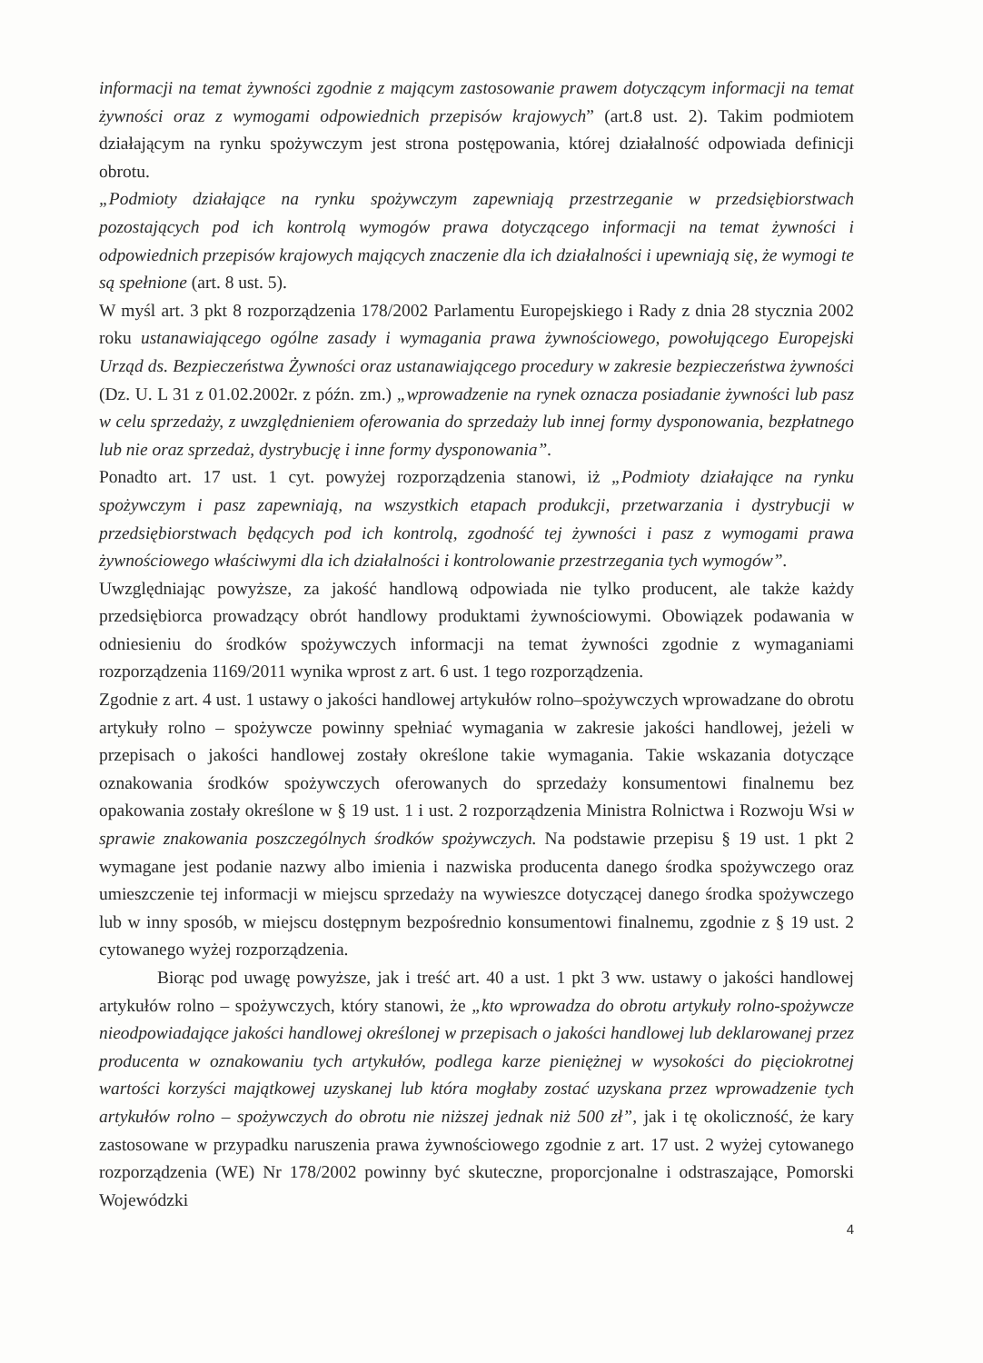informacji na temat żywności zgodnie z mającym zastosowanie prawem dotyczącym informacji na temat żywności oraz z wymogami odpowiednich przepisów krajowych” (art.8 ust. 2). Takim podmiotem działającym na rynku spożywczym jest strona postępowania, której działalność odpowiada definicji obrotu.
„Podmioty działające na rynku spożywczym zapewniają przestrzeganie w przedsiębiorstwach pozostających pod ich kontrolą wymogów prawa dotyczącego informacji na temat żywności i odpowiednich przepisów krajowych mających znaczenie dla ich działalności i upewniają się, że wymogi te są spełnione (art. 8 ust. 5).
W myśl art. 3 pkt 8 rozporządzenia 178/2002 Parlamentu Europejskiego i Rady z dnia 28 stycznia 2002 roku ustanawiającego ogólne zasady i wymagania prawa żywnościowego, powołującego Europejski Urząd ds. Bezpieczeństwa Żywności oraz ustanawiającego procedury w zakresie bezpieczeństwa żywności (Dz. U. L 31 z 01.02.2002r. z późn. zm.) „wprowadzenie na rynek oznacza posiadanie żywności lub pasz w celu sprzedaży, z uwzględnieniem oferowania do sprzedaży lub innej formy dysponowania, bezpłatnego lub nie oraz sprzedaż, dystrybucję i inne formy dysponowania”.
Ponadto art. 17 ust. 1 cyt. powyżej rozporządzenia stanowi, iż „Podmioty działające na rynku spożywczym i pasz zapewniają, na wszystkich etapach produkcji, przetwarzania i dystrybucji w przedsiębiorstwach będących pod ich kontrolą, zgodność tej żywności i pasz z wymogami prawa żywnościowego właściwymi dla ich działalności i kontrolowanie przestrzegania tych wymogów”.
Uwzględniając powyższe, za jakość handlową odpowiada nie tylko producent, ale także każdy przedsiębiorca prowadzący obrót handlowy produktami żywnościowymi. Obowiązek podawania w odniesieniu do środków spożywczych informacji na temat żywności zgodnie z wymaganiami rozporządzenia 1169/2011 wynika wprost z art. 6 ust. 1 tego rozporządzenia.
Zgodnie z art. 4 ust. 1 ustawy o jakości handlowej artykułów rolno–spożywczych wprowadzane do obrotu artykuły rolno – spożywcze powinny spełniać wymagania w zakresie jakości handlowej, jeżeli w przepisach o jakości handlowej zostały określone takie wymagania. Takie wskazania dotyczące oznakowania środków spożywczych oferowanych do sprzedaży konsumentowi finalnemu bez opakowania zostały określone w § 19 ust. 1 i ust. 2 rozporządzenia Ministra Rolnictwa i Rozwoju Wsi w sprawie znakowania poszczególnych środków spożywczych. Na podstawie przepisu § 19 ust. 1 pkt 2 wymagane jest podanie nazwy albo imienia i nazwiska producenta danego środka spożywczego oraz umieszczenie tej informacji w miejscu sprzedaży na wywieszce dotyczącej danego środka spożywczego lub w inny sposób, w miejscu dostępnym bezpośrednio konsumentowi finalnemu, zgodnie z § 19 ust. 2 cytowanego wyżej rozporządzenia.
Biorąc pod uwagę powyższe, jak i treść art. 40 a ust. 1 pkt 3 ww. ustawy o jakości handlowej artykułów rolno – spożywczych, który stanowi, że „kto wprowadza do obrotu artykuły rolno-spożywcze nieodpowiadające jakości handlowej określonej w przepisach o jakości handlowej lub deklarowanej przez producenta w oznakowaniu tych artykułów, podlega karze pieniężnej w wysokości do pięciokrotnej wartości korzyści majątkowej uzyskanej lub która mogłaby zostać uzyskana przez wprowadzenie tych artykułów rolno – spożywczych do obrotu nie niższej jednak niż 500 zł”, jak i tę okoliczność, że kary zastosowane w przypadku naruszenia prawa żywnościowego zgodnie z art. 17 ust. 2 wyżej cytowanego rozporządzenia (WE) Nr 178/2002 powinny być skuteczne, proporcjonalne i odstraszające, Pomorski Wojewódzki
4